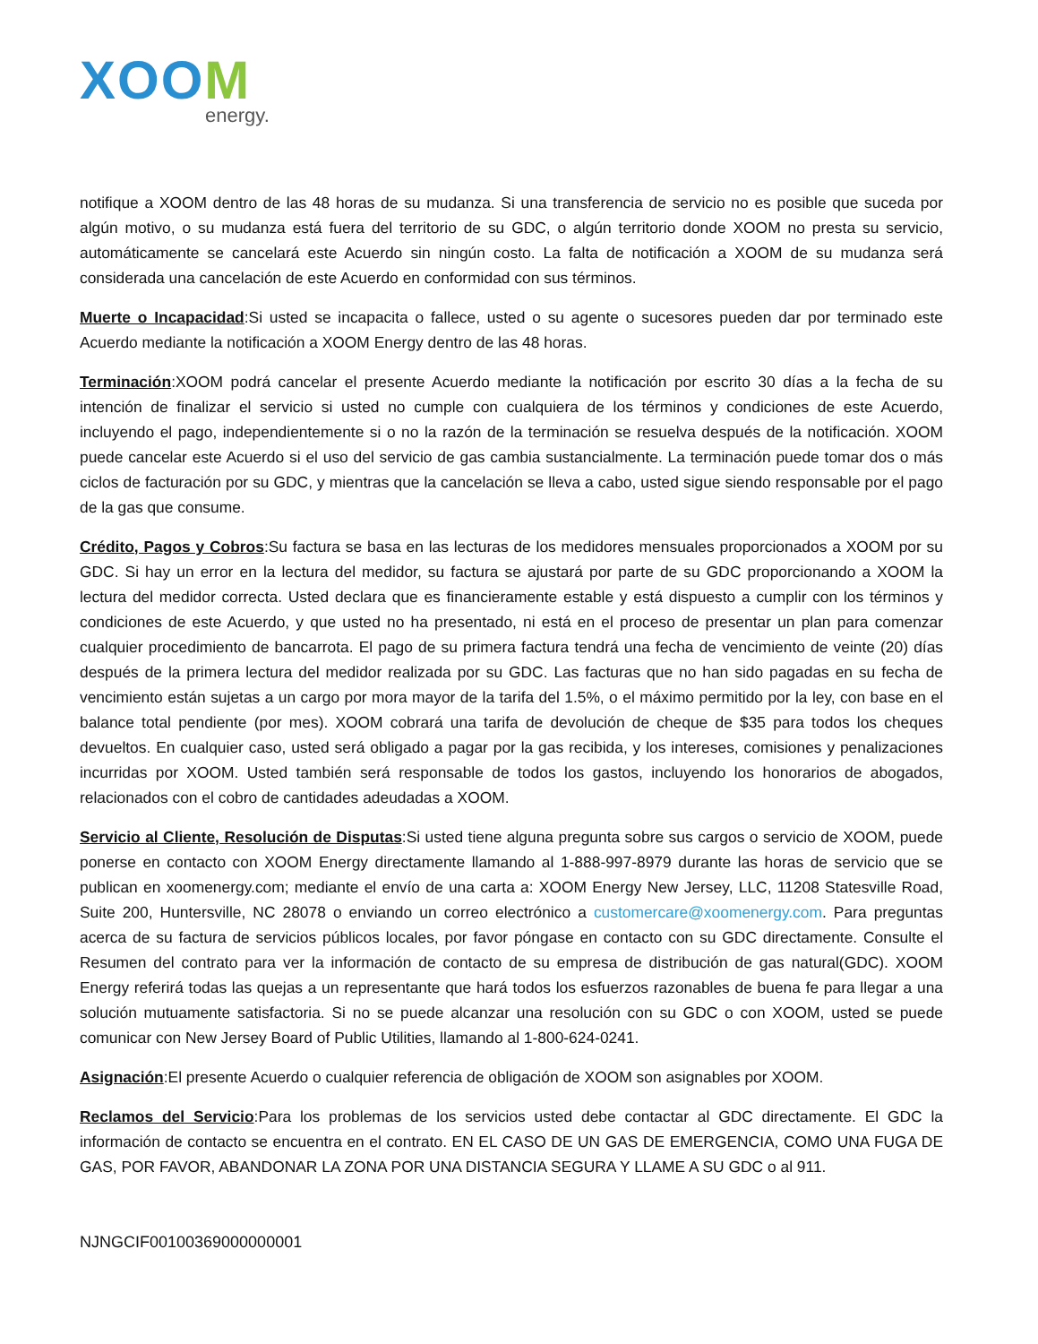XOOM
energy.
notifique a XOOM dentro de las 48 horas de su mudanza. Si una transferencia de servicio no es posible que suceda por algún motivo, o su mudanza está fuera del territorio de su GDC, o algún territorio donde XOOM no presta su servicio, automáticamente se cancelará este Acuerdo sin ningún costo. La falta de notificación a XOOM de su mudanza será considerada una cancelación de este Acuerdo en conformidad con sus términos.
Muerte o Incapacidad:Si usted se incapacita o fallece, usted o su agente o sucesores pueden dar por terminado este Acuerdo mediante la notificación a XOOM Energy dentro de las 48 horas.
Terminación:XOOM podrá cancelar el presente Acuerdo mediante la notificación por escrito 30 días a la fecha de su intención de finalizar el servicio si usted no cumple con cualquiera de los términos y condiciones de este Acuerdo, incluyendo el pago, independientemente si o no la razón de la terminación se resuelva después de la notificación. XOOM puede cancelar este Acuerdo si el uso del servicio de gas cambia sustancialmente. La terminación puede tomar dos o más ciclos de facturación por su GDC, y mientras que la cancelación se lleva a cabo, usted sigue siendo responsable por el pago de la gas que consume.
Crédito, Pagos y Cobros:Su factura se basa en las lecturas de los medidores mensuales proporcionados a XOOM por su GDC. Si hay un error en la lectura del medidor, su factura se ajustará por parte de su GDC proporcionando a XOOM la lectura del medidor correcta. Usted declara que es financieramente estable y está dispuesto a cumplir con los términos y condiciones de este Acuerdo, y que usted no ha presentado, ni está en el proceso de presentar un plan para comenzar cualquier procedimiento de bancarrota. El pago de su primera factura tendrá una fecha de vencimiento de veinte (20) días después de la primera lectura del medidor realizada por su GDC. Las facturas que no han sido pagadas en su fecha de vencimiento están sujetas a un cargo por mora mayor de la tarifa del 1.5%, o el máximo permitido por la ley, con base en el balance total pendiente (por mes). XOOM cobrará una tarifa de devolución de cheque de $35 para todos los cheques devueltos. En cualquier caso, usted será obligado a pagar por la gas recibida, y los intereses, comisiones y penalizaciones incurridas por XOOM. Usted también será responsable de todos los gastos, incluyendo los honorarios de abogados, relacionados con el cobro de cantidades adeudadas a XOOM.
Servicio al Cliente, Resolución de Disputas:Si usted tiene alguna pregunta sobre sus cargos o servicio de XOOM, puede ponerse en contacto con XOOM Energy directamente llamando al 1-888-997-8979 durante las horas de servicio que se publican en xoomenergy.com; mediante el envío de una carta a: XOOM Energy New Jersey, LLC, 11208 Statesville Road, Suite 200, Huntersville, NC 28078 o enviando un correo electrónico a customercare@xoomenergy.com. Para preguntas acerca de su factura de servicios públicos locales, por favor póngase en contacto con su GDC directamente. Consulte el Resumen del contrato para ver la información de contacto de su empresa de distribución de gas natural(GDC). XOOM Energy referirá todas las quejas a un representante que hará todos los esfuerzos razonables de buena fe para llegar a una solución mutuamente satisfactoria. Si no se puede alcanzar una resolución con su GDC o con XOOM, usted se puede comunicar con New Jersey Board of Public Utilities, llamando al 1-800-624-0241.
Asignación:El presente Acuerdo o cualquier referencia de obligación de XOOM son asignables por XOOM.
Reclamos del Servicio:Para los problemas de los servicios usted debe contactar al GDC directamente. El GDC la información de contacto se encuentra en el contrato. EN EL CASO DE UN GAS DE EMERGENCIA, COMO UNA FUGA DE GAS, POR FAVOR, ABANDONAR LA ZONA POR UNA DISTANCIA SEGURA Y LLAME A SU GDC o al 911.
NJNGCIF00100369000000001